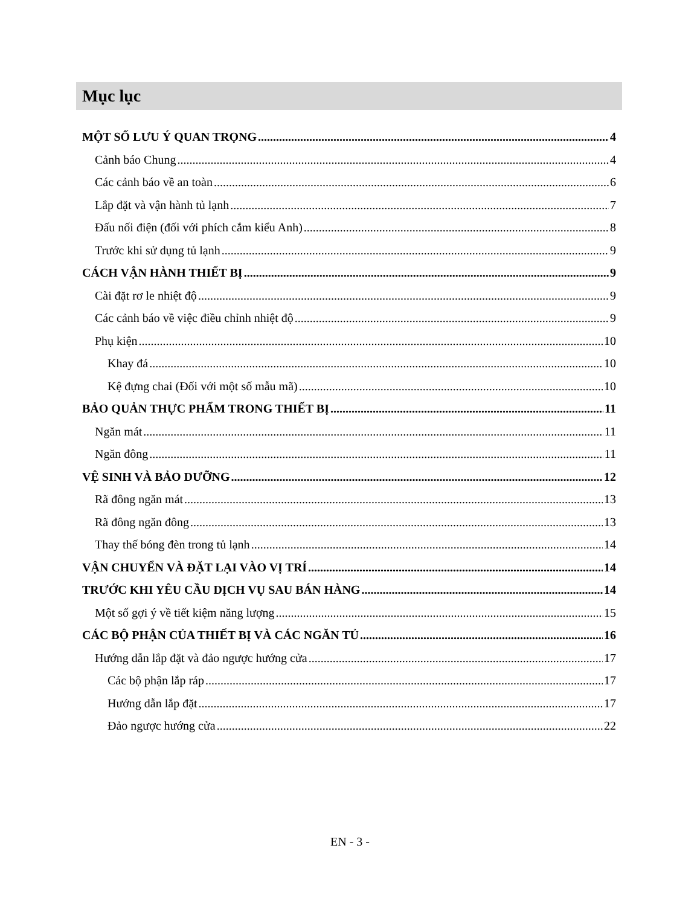Mục lục
MỘT SỐ LƯU Ý QUAN TRỌNG 4
Cảnh báo Chung 4
Các cảnh báo về an toàn 6
Lắp đặt và vận hành tủ lạnh 7
Đấu nối điện (đối với phích cắm kiểu Anh) 8
Trước khi sử dụng tủ lạnh 9
CÁCH VẬN HÀNH THIẾT BỊ 9
Cài đặt rơ le nhiệt độ 9
Các cảnh báo về việc điều chỉnh nhiệt độ 9
Phụ kiện 10
Khay đá 10
Kệ đựng chai (Đối với một số mẫu mã) 10
BẢO QUẢN THỰC PHẨM TRONG THIẾT BỊ 11
Ngăn mát 11
Ngăn đông 11
VỆ SINH VÀ BẢO DƯỠNG 12
Rã đông ngăn mát 13
Rã đông ngăn đông 13
Thay thế bóng đèn trong tủ lạnh 14
VẬN CHUYỂN VÀ ĐẶT LẠI VÀO VỊ TRÍ 14
TRƯỚC KHI YÊU CẦU DỊCH VỤ SAU BÁN HÀNG 14
Một số gợi ý về tiết kiệm năng lượng 15
CÁC BỘ PHẬN CỦA THIẾT BỊ VÀ CÁC NGĂN TỦ 16
Hướng dẫn lắp đặt và đảo ngược hướng cửa 17
Các bộ phận lắp ráp 17
Hướng dẫn lắp đặt 17
Đảo ngược hướng cửa 22
EN - 3 -